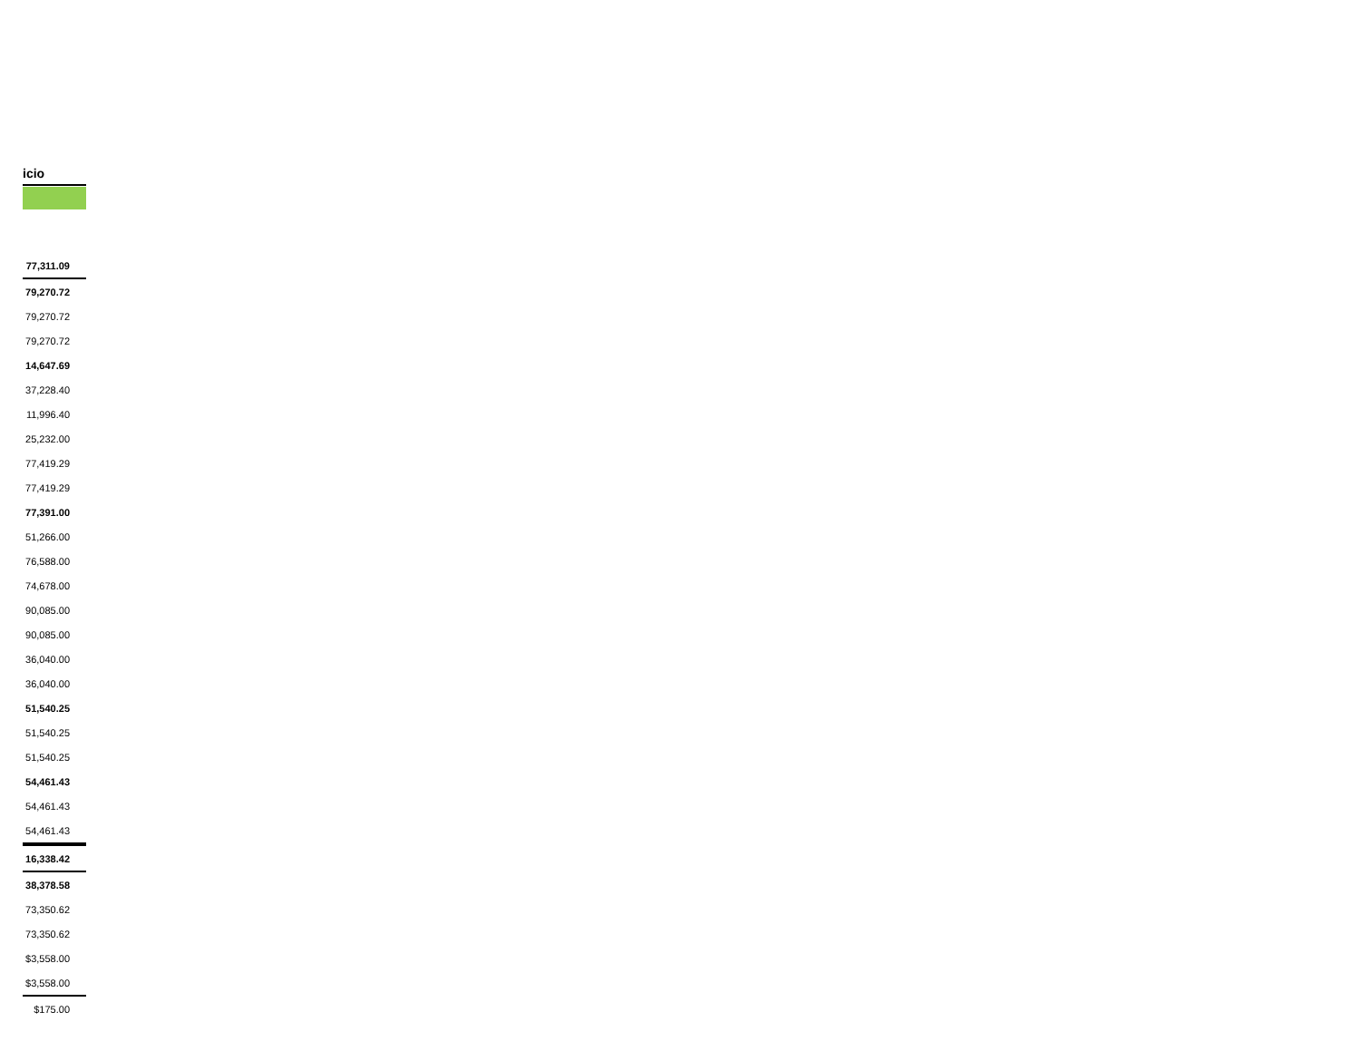icio
| 77,311.09 |
| 79,270.72 |
| 79,270.72 |
| 79,270.72 |
| 14,647.69 |
| 37,228.40 |
| 11,996.40 |
| 25,232.00 |
| 77,419.29 |
| 77,419.29 |
| 77,391.00 |
| 51,266.00 |
| 76,588.00 |
| 74,678.00 |
| 90,085.00 |
| 90,085.00 |
| 36,040.00 |
| 36,040.00 |
| 51,540.25 |
| 51,540.25 |
| 51,540.25 |
| 54,461.43 |
| 54,461.43 |
| 54,461.43 |
| 16,338.42 |
| 38,378.58 |
| 73,350.62 |
| 73,350.62 |
| $3,558.00 |
| $3,558.00 |
| $175.00 |